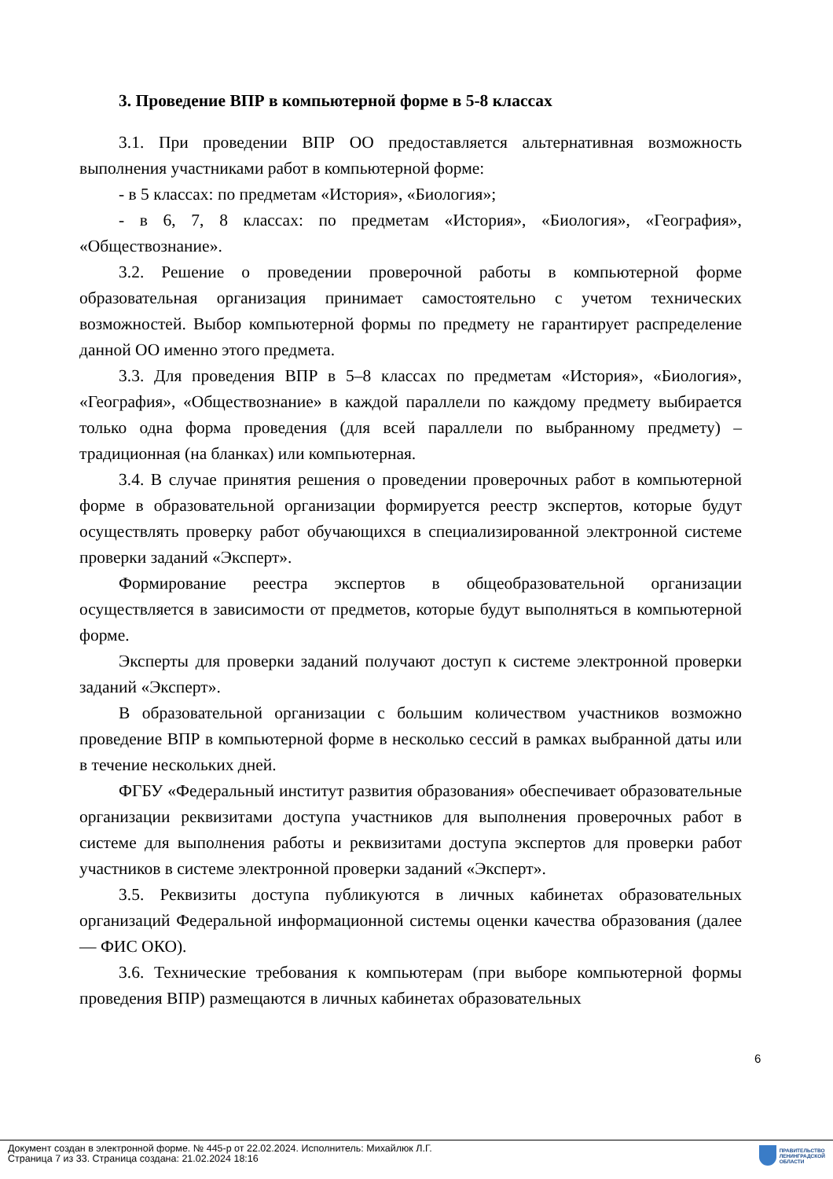3. Проведение ВПР в компьютерной форме в 5-8 классах
3.1. При проведении ВПР ОО предоставляется альтернативная возможность выполнения участниками работ в компьютерной форме:
- в 5 классах: по предметам «История», «Биология»;
- в 6, 7, 8 классах: по предметам «История», «Биология», «География», «Обществознание».
3.2. Решение о проведении проверочной работы в компьютерной форме образовательная организация принимает самостоятельно с учетом технических возможностей. Выбор компьютерной формы по предмету не гарантирует распределение данной ОО именно этого предмета.
3.3. Для проведения ВПР в 5–8 классах по предметам «История», «Биология», «География», «Обществознание» в каждой параллели по каждому предмету выбирается только одна форма проведения (для всей параллели по выбранному предмету) – традиционная (на бланках) или компьютерная.
3.4. В случае принятия решения о проведении проверочных работ в компьютерной форме в образовательной организации формируется реестр экспертов, которые будут осуществлять проверку работ обучающихся в специализированной электронной системе проверки заданий «Эксперт».
Формирование реестра экспертов в общеобразовательной организации осуществляется в зависимости от предметов, которые будут выполняться в компьютерной форме.
Эксперты для проверки заданий получают доступ к системе электронной проверки заданий «Эксперт».
В образовательной организации с большим количеством участников возможно проведение ВПР в компьютерной форме в несколько сессий в рамках выбранной даты или в течение нескольких дней.
ФГБУ «Федеральный институт развития образования» обеспечивает образовательные организации реквизитами доступа участников для выполнения проверочных работ в системе для выполнения работы и реквизитами доступа экспертов для проверки работ участников в системе электронной проверки заданий «Эксперт».
3.5. Реквизиты доступа публикуются в личных кабинетах образовательных организаций Федеральной информационной системы оценки качества образования (далее — ФИС ОКО).
3.6. Технические требования к компьютерам (при выборе компьютерной формы проведения ВПР) размещаются в личных кабинетах образовательных
6
Документ создан в электронной форме. № 445-р от 22.02.2024. Исполнитель: Михайлюк Л.Г.
Страница 7 из 33. Страница создана: 21.02.2024 18:16
ПРАВИТЕЛЬСТВО
ЛЕНИНГРАДСКОЙ
ОБЛАСТИ